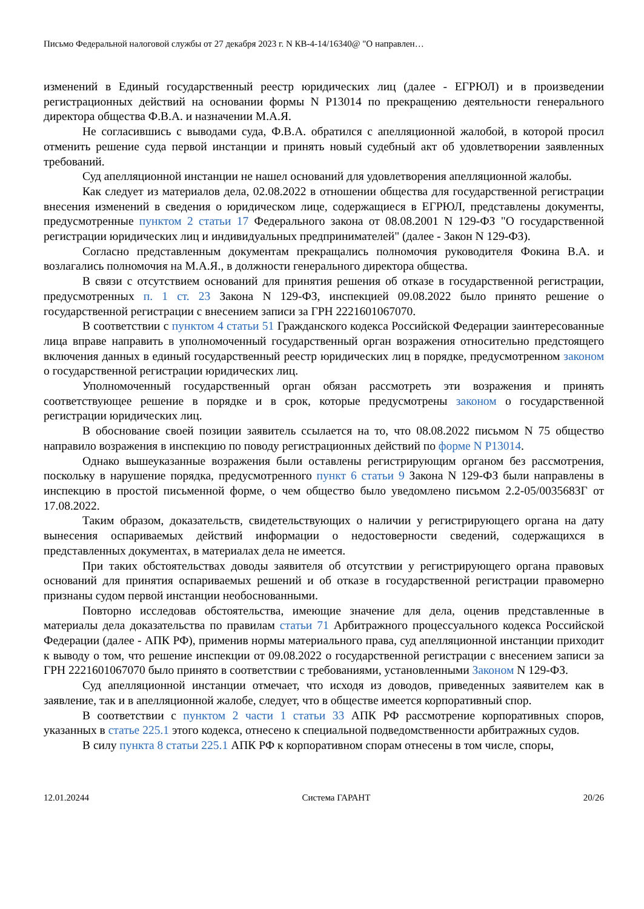Письмо Федеральной налоговой службы от 27 декабря 2023 г. N КВ-4-14/16340@ "О направлен…
изменений в Единый государственный реестр юридических лиц (далее - ЕГРЮЛ) и в произведении регистрационных действий на основании формы N Р13014 по прекращению деятельности генерального директора общества Ф.В.А. и назначении М.А.Я.
Не согласившись с выводами суда, Ф.В.А. обратился с апелляционной жалобой, в которой просил отменить решение суда первой инстанции и принять новый судебный акт об удовлетворении заявленных требований.
Суд апелляционной инстанции не нашел оснований для удовлетворения апелляционной жалобы.
Как следует из материалов дела, 02.08.2022 в отношении общества для государственной регистрации внесения изменений в сведения о юридическом лице, содержащиеся в ЕГРЮЛ, представлены документы, предусмотренные пунктом 2 статьи 17 Федерального закона от 08.08.2001 N 129-ФЗ "О государственной регистрации юридических лиц и индивидуальных предпринимателей" (далее - Закон N 129-ФЗ).
Согласно представленным документам прекращались полномочия руководителя Фокина В.А. и возлагались полномочия на М.А.Я., в должности генерального директора общества.
В связи с отсутствием оснований для принятия решения об отказе в государственной регистрации, предусмотренных п. 1 ст. 23 Закона N 129-ФЗ, инспекцией 09.08.2022 было принято решение о государственной регистрации с внесением записи за ГРН 2221601067070.
В соответствии с пунктом 4 статьи 51 Гражданского кодекса Российской Федерации заинтересованные лица вправе направить в уполномоченный государственный орган возражения относительно предстоящего включения данных в единый государственный реестр юридических лиц в порядке, предусмотренном законом о государственной регистрации юридических лиц.
Уполномоченный государственный орган обязан рассмотреть эти возражения и принять соответствующее решение в порядке и в срок, которые предусмотрены законом о государственной регистрации юридических лиц.
В обоснование своей позиции заявитель ссылается на то, что 08.08.2022 письмом N 75 общество направило возражения в инспекцию по поводу регистрационных действий по форме N Р13014.
Однако вышеуказанные возражения были оставлены регистрирующим органом без рассмотрения, поскольку в нарушение порядка, предусмотренного пункт 6 статьи 9 Закона N 129-ФЗ были направлены в инспекцию в простой письменной форме, о чем общество было уведомлено письмом 2.2-05/003568ЗГ от 17.08.2022.
Таким образом, доказательств, свидетельствующих о наличии у регистрирующего органа на дату вынесения оспариваемых действий информации о недостоверности сведений, содержащихся в представленных документах, в материалах дела не имеется.
При таких обстоятельствах доводы заявителя об отсутствии у регистрирующего органа правовых оснований для принятия оспариваемых решений и об отказе в государственной регистрации правомерно признаны судом первой инстанции необоснованными.
Повторно исследовав обстоятельства, имеющие значение для дела, оценив представленные в материалы дела доказательства по правилам статьи 71 Арбитражного процессуального кодекса Российской Федерации (далее - АПК РФ), применив нормы материального права, суд апелляционной инстанции приходит к выводу о том, что решение инспекции от 09.08.2022 о государственной регистрации с внесением записи за ГРН 2221601067070 было принято в соответствии с требованиями, установленными Законом N 129-ФЗ.
Суд апелляционной инстанции отмечает, что исходя из доводов, приведенных заявителем как в заявление, так и в апелляционной жалобе, следует, что в обществе имеется корпоративный спор.
В соответствии с пунктом 2 части 1 статьи 33 АПК РФ рассмотрение корпоративных споров, указанных в статье 225.1 этого кодекса, отнесено к специальной подведомственности арбитражных судов.
В силу пункта 8 статьи 225.1 АПК РФ к корпоративном спорам отнесены в том числе, споры,
12.01.20244 Система ГАРАНТ 20/26